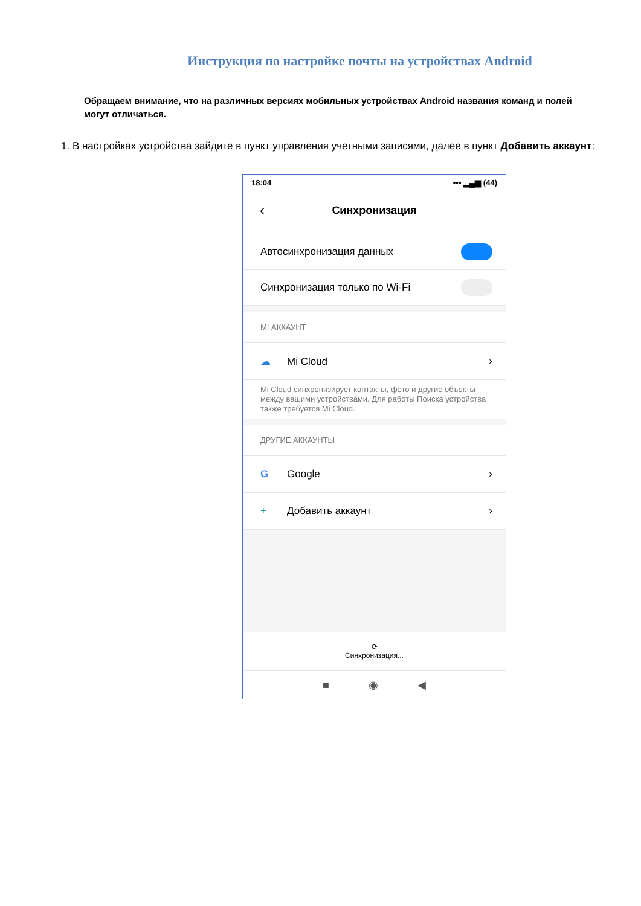Инструкция по настройке почты на устройствах Android
Обращаем внимание, что на различных версиях мобильных устройствах Android названия команд и полей могут отличаться.
1. В настройках устройства зайдите в пункт управления учетными записями, далее в пункт Добавить аккаунт:
18:04 ••• ▂▄▆ (44)
‹ Синхронизация
Автосинхронизация данных
Синхронизация только по Wi-Fi
MI АККАУНТ
☁ Mi Cloud ›
Mi Cloud синхронизирует контакты, фото и другие объекты между вашими устройствами. Для работы Поиска устройства также требуется Mi Cloud.
ДРУГИЕ АККАУНТЫ
G Google ›
+ Добавить аккаунт ›
⟳
Синхронизация...
■ ◉ ◀